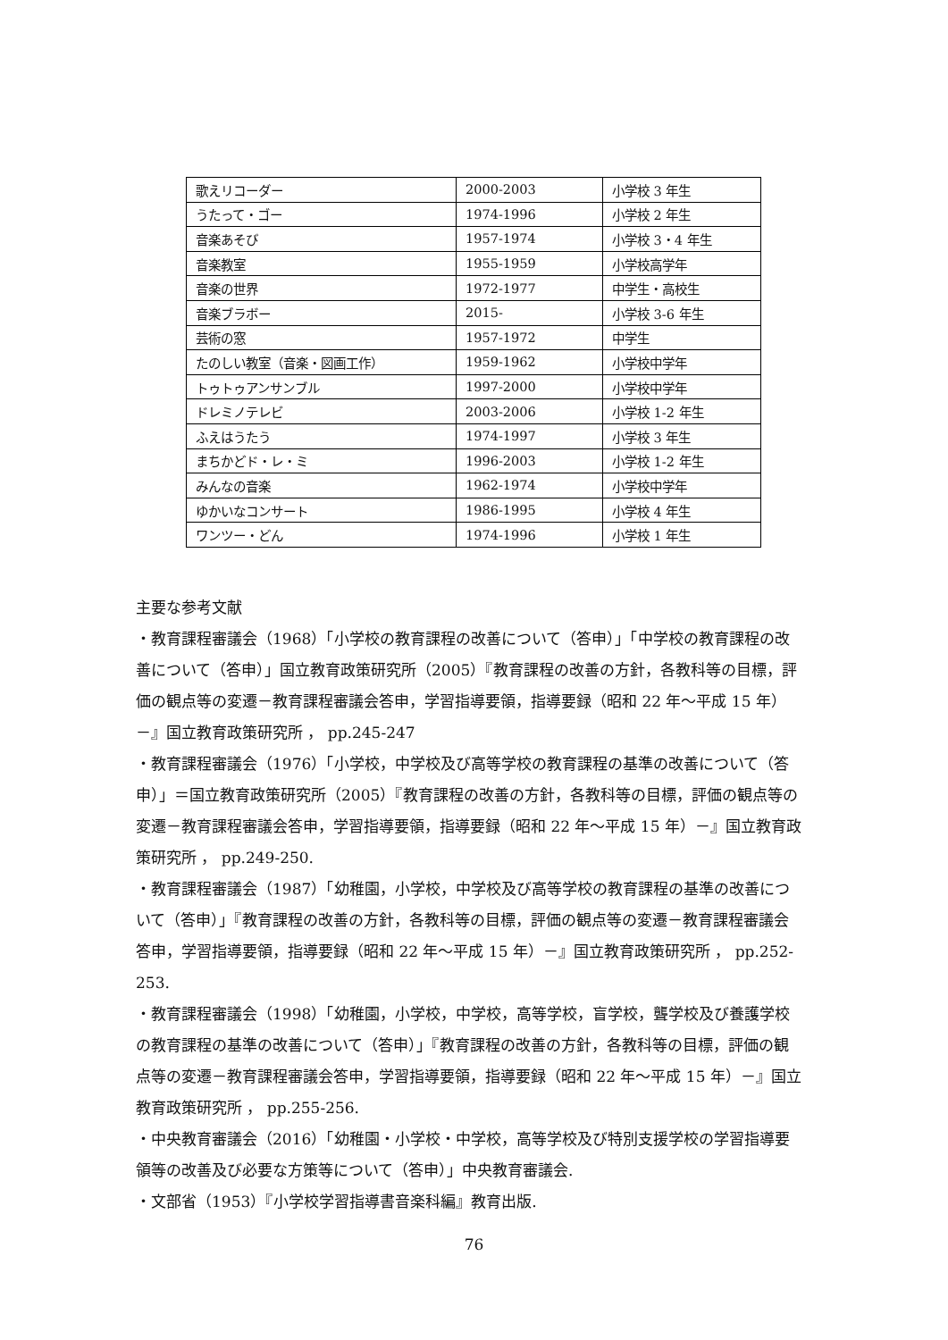| 歌えリコーダー | 2000-2003 | 小学校 3 年生 |
| うたって・ゴー | 1974-1996 | 小学校 2 年生 |
| 音楽あそび | 1957-1974 | 小学校 3・4 年生 |
| 音楽教室 | 1955-1959 | 小学校高学年 |
| 音楽の世界 | 1972-1977 | 中学生・高校生 |
| 音楽ブラボー | 2015- | 小学校 3-6 年生 |
| 芸術の窓 | 1957-1972 | 中学生 |
| たのしい教室（音楽・図画工作） | 1959-1962 | 小学校中学年 |
| トゥトゥアンサンブル | 1997-2000 | 小学校中学年 |
| ドレミノテレビ | 2003-2006 | 小学校 1-2 年生 |
| ふえはうたう | 1974-1997 | 小学校 3 年生 |
| まちかどド・レ・ミ | 1996-2003 | 小学校 1-2 年生 |
| みんなの音楽 | 1962-1974 | 小学校中学年 |
| ゆかいなコンサート | 1986-1995 | 小学校 4 年生 |
| ワンツー・どん | 1974-1996 | 小学校 1 年生 |
主要な参考文献
・教育課程審議会（1968）「小学校の教育課程の改善について（答申）」「中学校の教育課程の改善について（答申）」国立教育政策研究所（2005）『教育課程の改善の方針，各教科等の目標，評価の観点等の変遷－教育課程審議会答申，学習指導要領，指導要録（昭和 22 年～平成 15 年）－』国立教育政策研究所 ， pp.245-247
・教育課程審議会（1976）「小学校，中学校及び高等学校の教育課程の基準の改善について（答申）」＝国立教育政策研究所（2005）『教育課程の改善の方針，各教科等の目標，評価の観点等の変遷－教育課程審議会答申，学習指導要領，指導要録（昭和 22 年～平成 15 年）－』国立教育政策研究所 ， pp.249-250.
・教育課程審議会（1987）「幼稚園，小学校，中学校及び高等学校の教育課程の基準の改善について（答申）」『教育課程の改善の方針，各教科等の目標，評価の観点等の変遷－教育課程審議会答申，学習指導要領，指導要録（昭和 22 年～平成 15 年）－』国立教育政策研究所 ， pp.252-253.
・教育課程審議会（1998）「幼稚園，小学校，中学校，高等学校，盲学校，聾学校及び養護学校の教育課程の基準の改善について（答申）」『教育課程の改善の方針，各教科等の目標，評価の観点等の変遷－教育課程審議会答申，学習指導要領，指導要録（昭和 22 年～平成 15 年）－』国立教育政策研究所 ， pp.255-256.
・中央教育審議会（2016）「幼稚園・小学校・中学校，高等学校及び特別支援学校の学習指導要領等の改善及び必要な方策等について（答申）」中央教育審議会.
・文部省（1953）『小学校学習指導書音楽科編』教育出版.
76